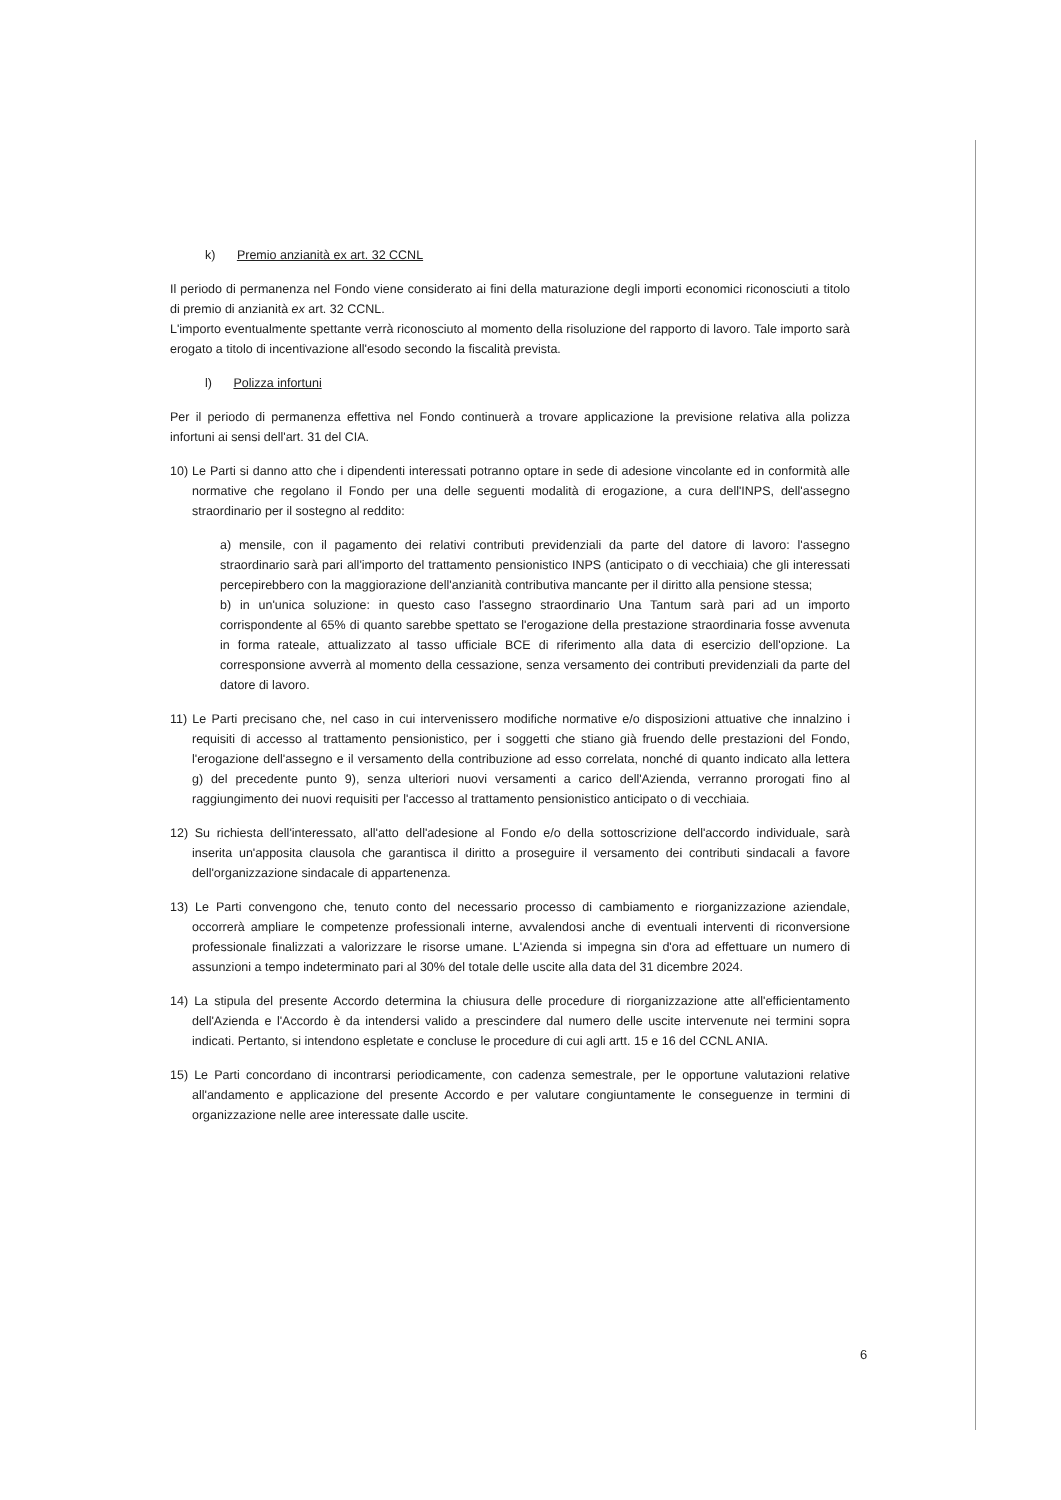k) Premio anzianità ex art. 32 CCNL
Il periodo di permanenza nel Fondo viene considerato ai fini della maturazione degli importi economici riconosciuti a titolo di premio di anzianità ex art. 32 CCNL.
L'importo eventualmente spettante verrà riconosciuto al momento della risoluzione del rapporto di lavoro. Tale importo sarà erogato a titolo di incentivazione all'esodo secondo la fiscalità prevista.
l) Polizza infortuni
Per il periodo di permanenza effettiva nel Fondo continuerà a trovare applicazione la previsione relativa alla polizza infortuni ai sensi dell'art. 31 del CIA.
10) Le Parti si danno atto che i dipendenti interessati potranno optare in sede di adesione vincolante ed in conformità alle normative che regolano il Fondo per una delle seguenti modalità di erogazione, a cura dell'INPS, dell'assegno straordinario per il sostegno al reddito:
a) mensile, con il pagamento dei relativi contributi previdenziali da parte del datore di lavoro: l'assegno straordinario sarà pari all'importo del trattamento pensionistico INPS (anticipato o di vecchiaia) che gli interessati percepirebbero con la maggiorazione dell'anzianità contributiva mancante per il diritto alla pensione stessa;
b) in un'unica soluzione: in questo caso l'assegno straordinario Una Tantum sarà pari ad un importo corrispondente al 65% di quanto sarebbe spettato se l'erogazione della prestazione straordinaria fosse avvenuta in forma rateale, attualizzato al tasso ufficiale BCE di riferimento alla data di esercizio dell'opzione. La corresponsione avverrà al momento della cessazione, senza versamento dei contributi previdenziali da parte del datore di lavoro.
11) Le Parti precisano che, nel caso in cui intervenissero modifiche normative e/o disposizioni attuative che innalzino i requisiti di accesso al trattamento pensionistico, per i soggetti che stiano già fruendo delle prestazioni del Fondo, l'erogazione dell'assegno e il versamento della contribuzione ad esso correlata, nonché di quanto indicato alla lettera g) del precedente punto 9), senza ulteriori nuovi versamenti a carico dell'Azienda, verranno prorogati fino al raggiungimento dei nuovi requisiti per l'accesso al trattamento pensionistico anticipato o di vecchiaia.
12) Su richiesta dell'interessato, all'atto dell'adesione al Fondo e/o della sottoscrizione dell'accordo individuale, sarà inserita un'apposita clausola che garantisca il diritto a proseguire il versamento dei contributi sindacali a favore dell'organizzazione sindacale di appartenenza.
13) Le Parti convengono che, tenuto conto del necessario processo di cambiamento e riorganizzazione aziendale, occorrerà ampliare le competenze professionali interne, avvalendosi anche di eventuali interventi di riconversione professionale finalizzati a valorizzare le risorse umane. L'Azienda si impegna sin d'ora ad effettuare un numero di assunzioni a tempo indeterminato pari al 30% del totale delle uscite alla data del 31 dicembre 2024.
14) La stipula del presente Accordo determina la chiusura delle procedure di riorganizzazione atte all'efficientamento dell'Azienda e l'Accordo è da intendersi valido a prescindere dal numero delle uscite intervenute nei termini sopra indicati. Pertanto, si intendono espletate e concluse le procedure di cui agli artt. 15 e 16 del CCNL ANIA.
15) Le Parti concordano di incontrarsi periodicamente, con cadenza semestrale, per le opportune valutazioni relative all'andamento e applicazione del presente Accordo e per valutare congiuntamente le conseguenze in termini di organizzazione nelle aree interessate dalle uscite.
6